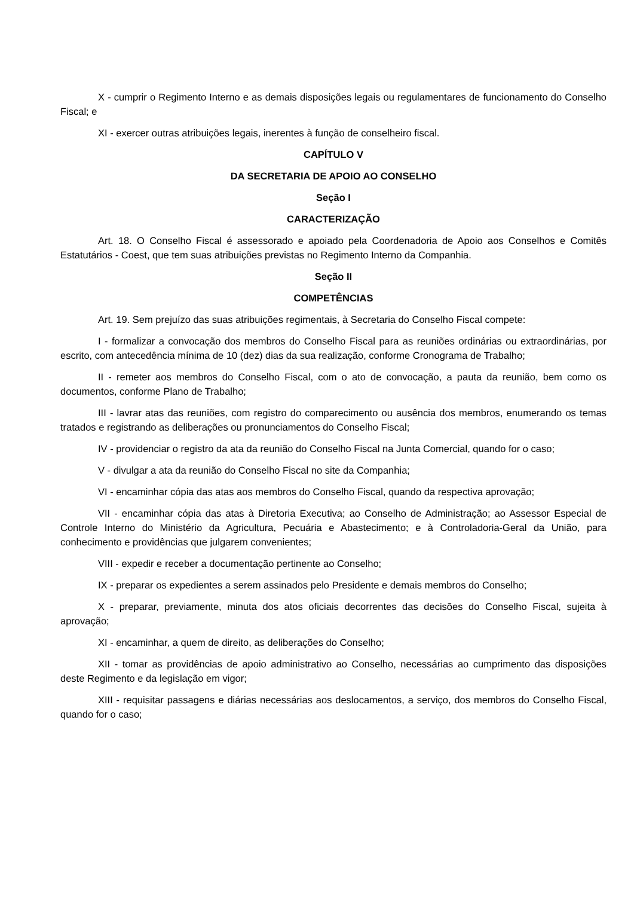X - cumprir o Regimento Interno e as demais disposições legais ou regulamentares de funcionamento do Conselho Fiscal; e
XI - exercer outras atribuições legais, inerentes à função de conselheiro fiscal.
CAPÍTULO V
DA SECRETARIA DE APOIO AO CONSELHO
Seção I
CARACTERIZAÇÃO
Art. 18. O Conselho Fiscal é assessorado e apoiado pela Coordenadoria de Apoio aos Conselhos e Comitês Estatutários - Coest, que tem suas atribuições previstas no Regimento Interno da Companhia.
Seção II
COMPETÊNCIAS
Art. 19. Sem prejuízo das suas atribuições regimentais, à Secretaria do Conselho Fiscal compete:
I - formalizar a convocação dos membros do Conselho Fiscal para as reuniões ordinárias ou extraordinárias, por escrito, com antecedência mínima de 10 (dez) dias da sua realização, conforme Cronograma de Trabalho;
II - remeter aos membros do Conselho Fiscal, com o ato de convocação, a pauta da reunião, bem como os documentos, conforme Plano de Trabalho;
III - lavrar atas das reuniões, com registro do comparecimento ou ausência dos membros, enumerando os temas tratados e registrando as deliberações ou pronunciamentos do Conselho Fiscal;
IV - providenciar o registro da ata da reunião do Conselho Fiscal na Junta Comercial, quando for o caso;
V - divulgar a ata da reunião do Conselho Fiscal no site da Companhia;
VI - encaminhar cópia das atas aos membros do Conselho Fiscal, quando da respectiva aprovação;
VII - encaminhar cópia das atas à Diretoria Executiva; ao Conselho de Administração; ao Assessor Especial de Controle Interno do Ministério da Agricultura, Pecuária e Abastecimento; e à Controladoria-Geral da União, para conhecimento e providências que julgarem convenientes;
VIII - expedir e receber a documentação pertinente ao Conselho;
IX - preparar os expedientes a serem assinados pelo Presidente e demais membros do Conselho;
X - preparar, previamente, minuta dos atos oficiais decorrentes das decisões do Conselho Fiscal, sujeita à aprovação;
XI - encaminhar, a quem de direito, as deliberações do Conselho;
XII - tomar as providências de apoio administrativo ao Conselho, necessárias ao cumprimento das disposições deste Regimento e da legislação em vigor;
XIII - requisitar passagens e diárias necessárias aos deslocamentos, a serviço, dos membros do Conselho Fiscal, quando for o caso;